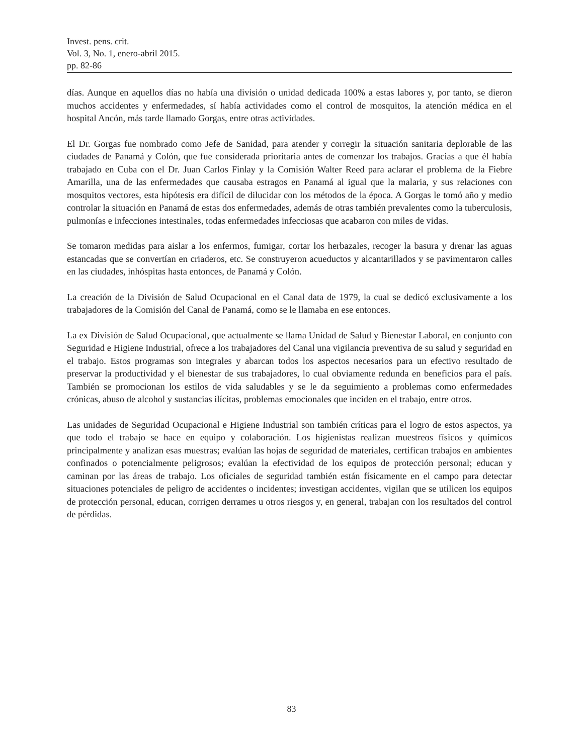Invest. pens. crit.
Vol. 3, No. 1, enero-abril 2015.
pp. 82-86
días. Aunque en aquellos días no había una división o unidad dedicada 100% a estas labores y, por tanto, se dieron muchos accidentes y enfermedades, sí había actividades como el control de mosquitos, la atención médica en el hospital Ancón, más tarde llamado Gorgas, entre otras actividades.
El Dr. Gorgas fue nombrado como Jefe de Sanidad, para atender y corregir la situación sanitaria deplorable de las ciudades de Panamá y Colón, que fue considerada prioritaria antes de comenzar los trabajos. Gracias a que él había trabajado en Cuba con el Dr. Juan Carlos Finlay y la Comisión Walter Reed para aclarar el problema de la Fiebre Amarilla, una de las enfermedades que causaba estragos en Panamá al igual que la malaria, y sus relaciones con mosquitos vectores, esta hipótesis era difícil de dilucidar con los métodos de la época. A Gorgas le tomó año y medio controlar la situación en Panamá de estas dos enfermedades, además de otras también prevalentes como la tuberculosis, pulmonías e infecciones intestinales, todas enfermedades infecciosas que acabaron con miles de vidas.
Se tomaron medidas para aislar a los enfermos, fumigar, cortar los herbazales, recoger la basura y drenar las aguas estancadas que se convertían en criaderos, etc. Se construyeron acueductos y alcantarillados y se pavimentaron calles en las ciudades, inhóspitas hasta entonces, de Panamá y Colón.
La creación de la División de Salud Ocupacional en el Canal data de 1979, la cual se dedicó exclusivamente a los trabajadores de la Comisión del Canal de Panamá, como se le llamaba en ese entonces.
La ex División de Salud Ocupacional, que actualmente se llama Unidad de Salud y Bienestar Laboral, en conjunto con Seguridad e Higiene Industrial, ofrece a los trabajadores del Canal una vigilancia preventiva de su salud y seguridad en el trabajo. Estos programas son integrales y abarcan todos los aspectos necesarios para un efectivo resultado de preservar la productividad y el bienestar de sus trabajadores, lo cual obviamente redunda en beneficios para el país. También se promocionan los estilos de vida saludables y se le da seguimiento a problemas como enfermedades crónicas, abuso de alcohol y sustancias ilícitas, problemas emocionales que inciden en el trabajo, entre otros.
Las unidades de Seguridad Ocupacional e Higiene Industrial son también críticas para el logro de estos aspectos, ya que todo el trabajo se hace en equipo y colaboración. Los higienistas realizan muestreos físicos y químicos principalmente y analizan esas muestras; evalúan las hojas de seguridad de materiales, certifican trabajos en ambientes confinados o potencialmente peligrosos; evalúan la efectividad de los equipos de protección personal; educan y caminan por las áreas de trabajo. Los oficiales de seguridad también están físicamente en el campo para detectar situaciones potenciales de peligro de accidentes o incidentes; investigan accidentes, vigilan que se utilicen los equipos de protección personal, educan, corrigen derrames u otros riesgos y, en general, trabajan con los resultados del control de pérdidas.
83